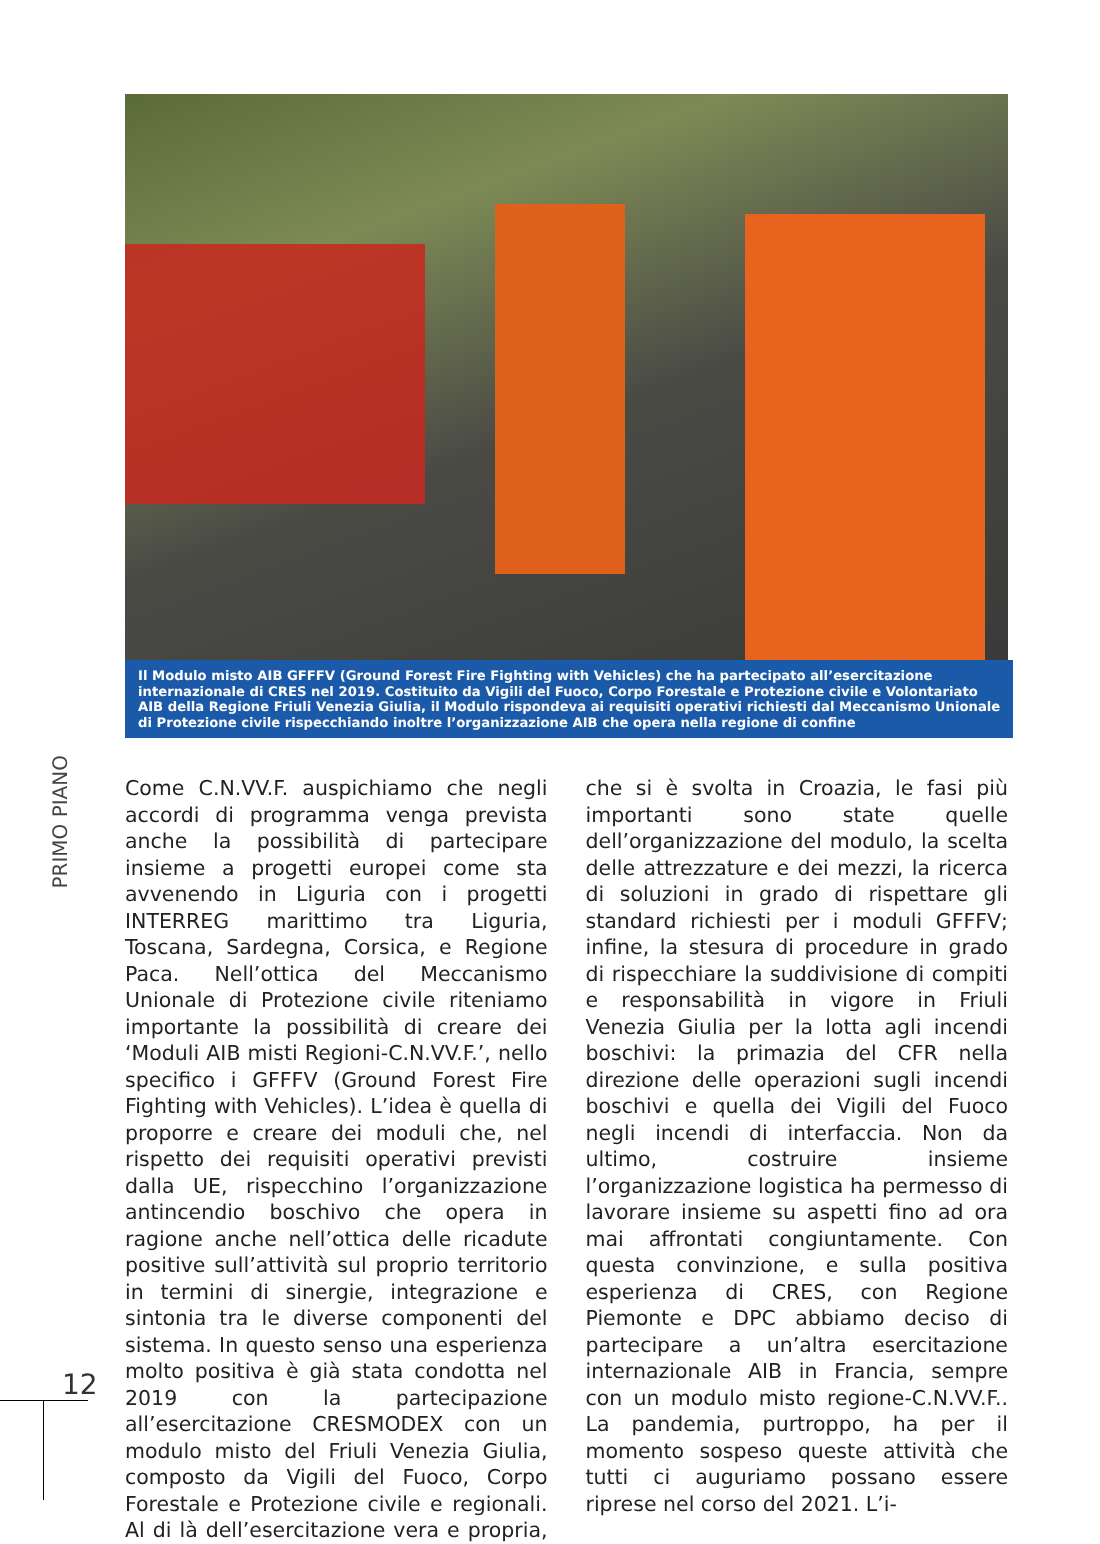Il Modulo misto AIB GFFFV (Ground Forest Fire Fighting with Vehicles) che ha partecipato all’esercitazione internazionale di CRES nel 2019. Costituito da Vigili del Fuoco, Corpo Forestale e Protezione civile e Volontariato AIB della Regione Friuli Venezia Giulia, il Modulo rispondeva ai requisiti operativi richiesti dal Meccanismo Unionale di Protezione civile rispecchiando inoltre l’organizzazione AIB che opera nella regione di confine
PRIMO PIANO
Come C.N.VV.F. auspichiamo che negli accordi di programma venga prevista anche la possibilità di partecipare insieme a progetti europei come sta avvenendo in Liguria con i progetti INTERREG marittimo tra Liguria, Toscana, Sardegna, Corsica, e Regione Paca. Nell’ottica del Meccanismo Unionale di Protezione civile riteniamo importante la possibilità di creare dei ‘Moduli AIB misti Regioni-C.N.VV.F.’, nello specifico i GFFFV (Ground Forest Fire Fighting with Vehicles). L’idea è quella di proporre e creare dei moduli che, nel rispetto dei requisiti operativi previsti dalla UE, rispecchino l’organizzazione antincendio boschivo che opera in ragione anche nell’ottica delle ricadute positive sull’attività sul proprio territorio in termini di sinergie, integrazione e sintonia tra le diverse componenti del sistema. In questo senso una esperienza molto positiva è già stata condotta nel 2019 con la partecipazione all’esercitazione CRESMODEX con un modulo misto del Friuli Venezia Giulia, composto da Vigili del Fuoco, Corpo Forestale e Protezione civile e regionali. Al di là dell’esercitazione vera e propria, che si è svolta in Croazia, le fasi più importanti sono state quelle dell’organizzazione del modulo, la scelta delle attrezzature e dei mezzi, la ricerca di soluzioni in grado di rispettare gli standard richiesti per i moduli GFFFV; infine, la stesura di procedure in grado di rispecchiare la suddivisione di compiti e responsabilità in vigore in Friuli Venezia Giulia per la lotta agli incendi boschivi: la primazia del CFR nella direzione delle operazioni sugli incendi boschivi e quella dei Vigili del Fuoco negli incendi di interfaccia. Non da ultimo, costruire insieme l’organizzazione logistica ha permesso di lavorare insieme su aspetti fino ad ora mai affrontati congiuntamente. Con questa convinzione, e sulla positiva esperienza di CRES, con Regione Piemonte e DPC abbiamo deciso di partecipare a un’altra esercitazione internazionale AIB in Francia, sempre con un modulo misto regione-C.N.VV.F.. La pandemia, purtroppo, ha per il momento sospeso queste attività che tutti ci auguriamo possano essere riprese nel corso del 2021. L’i-
12